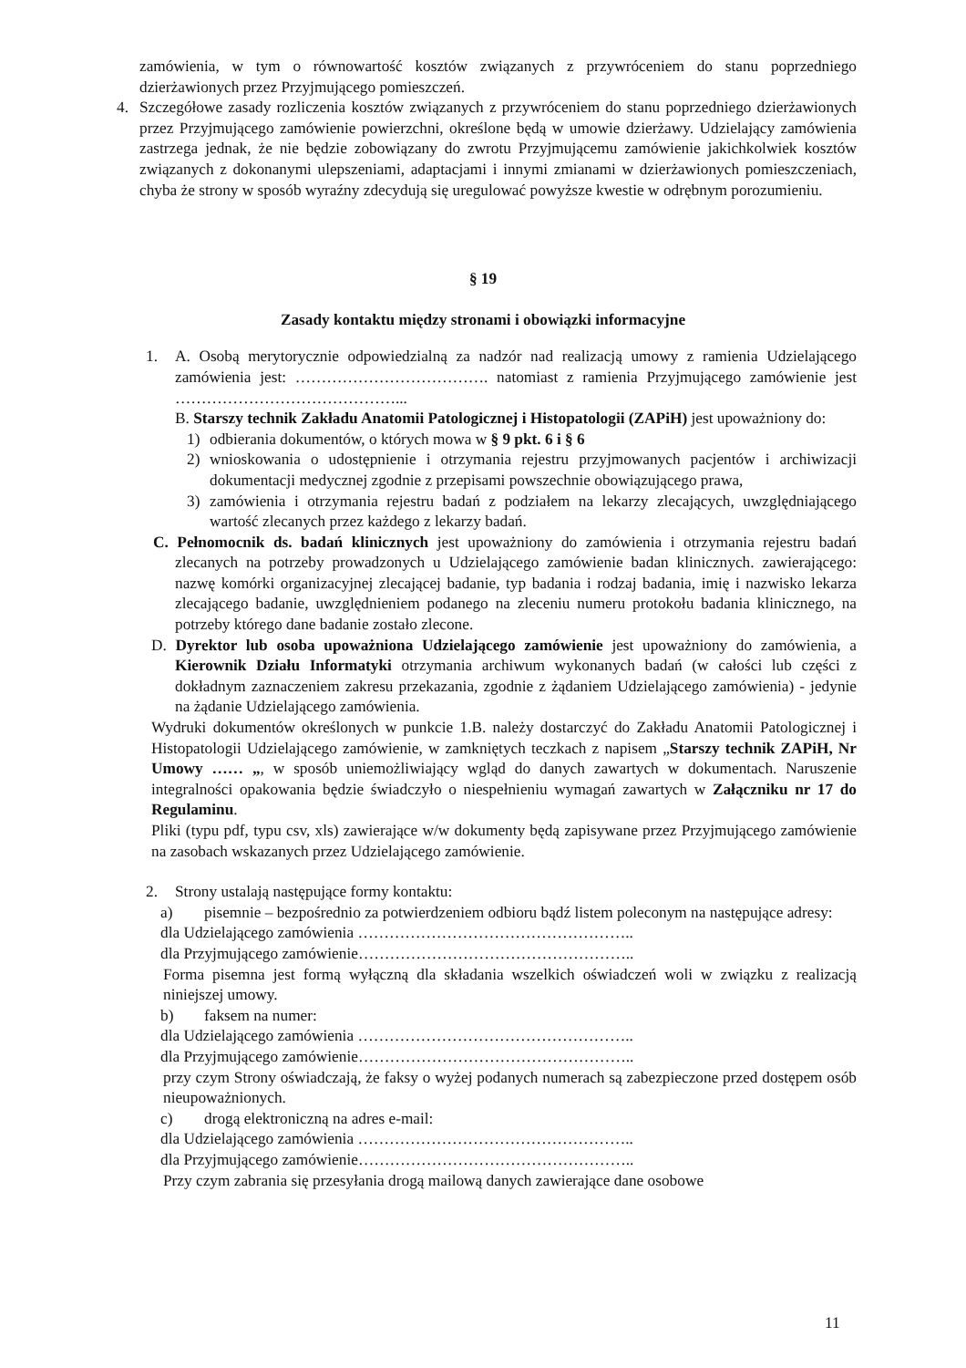zamówienia, w tym o równowartość kosztów związanych z przywróceniem do stanu poprzedniego dzierżawionych przez Przyjmującego pomieszczeń.
4. Szczegółowe zasady rozliczenia kosztów związanych z przywróceniem do stanu poprzedniego dzierżawionych przez Przyjmującego zamówienie powierzchni, określone będą w umowie dzierżawy. Udzielający zamówienia zastrzega jednak, że nie będzie zobowiązany do zwrotu Przyjmującemu zamówienie jakichkolwiek kosztów związanych z dokonanymi ulepszeniami, adaptacjami i innymi zmianami w dzierżawionych pomieszczeniach, chyba że strony w sposób wyraźny zdecydują się uregulować powyższe kwestie w odrębnym porozumieniu.
§ 19
Zasady kontaktu między stronami i obowiązki informacyjne
1. A. Osobą merytorycznie odpowiedzialną za nadzór nad realizacją umowy z ramienia Udzielającego zamówienia jest: ………………………………. natomiast z ramienia Przyjmującego zamówienie jest ……………………………………...
B. Starszy technik Zakładu Anatomii Patologicznej i Histopatologii (ZAPiH) jest upoważniony do:
1) odbierania dokumentów, o których mowa w § 9 pkt. 6 i § 6
2) wnioskowania o udostępnienie i otrzymania rejestru przyjmowanych pacjentów i archiwizacji dokumentacji medycznej zgodnie z przepisami powszechnie obowiązującego prawa,
3) zamówienia i otrzymania rejestru badań z podziałem na lekarzy zlecających, uwzględniającego wartość zlecanych przez każdego z lekarzy badań.
C. Pełnomocnik ds. badań klinicznych jest upoważniony do zamówienia i otrzymania rejestru badań zlecanych na potrzeby prowadzonych u Udzielającego zamówienie badan klinicznych. zawierającego: nazwę komórki organizacyjnej zlecającej badanie, typ badania i rodzaj badania, imię i nazwisko lekarza zlecającego badanie, uwzględnieniem podanego na zleceniu numeru protokołu badania klinicznego, na potrzeby którego dane badanie zostało zlecone.
D. Dyrektor lub osoba upoważniona Udzielającego zamówienie jest upoważniony do zamówienia, a Kierownik Działu Informatyki otrzymania archiwum wykonanych badań (w całości lub części z dokładnym zaznaczeniem zakresu przekazania, zgodnie z żądaniem Udzielającego zamówienia) - jedynie na żądanie Udzielającego zamówienia.
Wydruki dokumentów określonych w punkcie 1.B. należy dostarczyć do Zakładu Anatomii Patologicznej i Histopatologii Udzielającego zamówienie, w zamkniętych teczkach z napisem „Starszy technik ZAPiH, Nr Umowy …… „, w sposób uniemożliwiający wgląd do danych zawartych w dokumentach. Naruszenie integralności opakowania będzie świadczyło o niespełnieniu wymagań zawartych w Załączniku nr 17 do Regulaminu.
Pliki (typu pdf, typu csv, xls) zawierające w/w dokumenty będą zapisywane przez Przyjmującego zamówienie na zasobach wskazanych przez Udzielającego zamówienie.
2. Strony ustalają następujące formy kontaktu:
a) pisemnie – bezpośrednio za potwierdzeniem odbioru bądź listem poleconym na następujące adresy:
dla Udzielającego zamówienia ……………………………………………..
dla Przyjmującego zamówienie……………………………………………..
Forma pisemna jest formą wyłączną dla składania wszelkich oświadczeń woli w związku z realizacją niniejszej umowy.
b) faksem na numer:
dla Udzielającego zamówienia ……………………………………………..
dla Przyjmującego zamówienie……………………………………………..
przy czym Strony oświadczają, że faksy o wyżej podanych numerach są zabezpieczone przed dostępem osób nieupoważnionych.
c) drogą elektroniczną na adres e-mail:
dla Udzielającego zamówienia ……………………………………………..
dla Przyjmującego zamówienie……………………………………………..
Przy czym zabrania się przesyłania drogą mailową danych zawierające dane osobowe
11